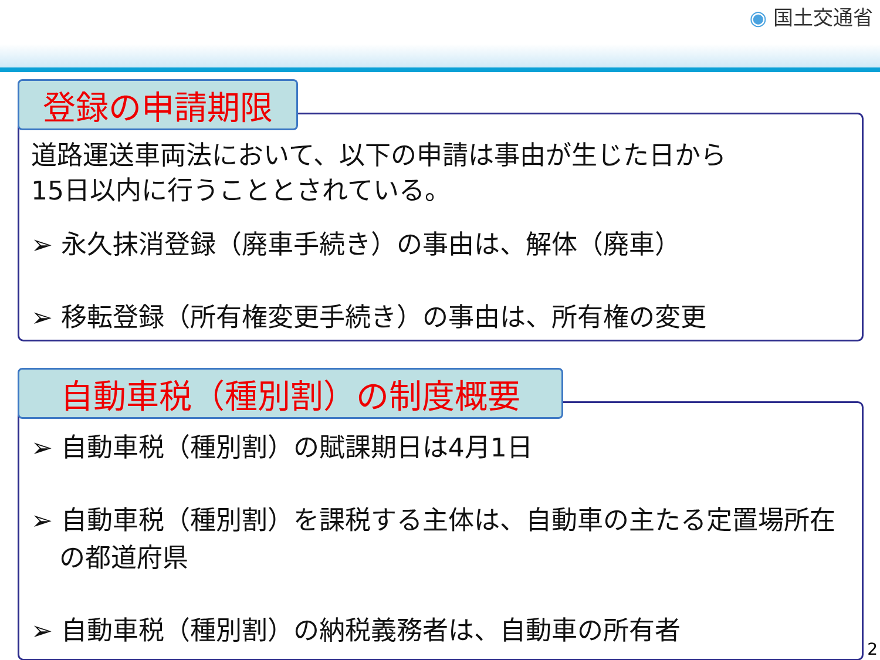◉ 国土交通省
登録の申請期限
道路運送車両法において、以下の申請は事由が生じた日から
15日以内に行うこととされている。
➢ 永久抹消登録（廃車手続き）の事由は、解体（廃車）
➢ 移転登録（所有権変更手続き）の事由は、所有権の変更
自動車税（種別割）の制度概要
➢ 自動車税（種別割）の賦課期日は4月1日
➢ 自動車税（種別割）を課税する主体は、自動車の主たる定置場所在の都道府県
➢ 自動車税（種別割）の納税義務者は、自動車の所有者
2